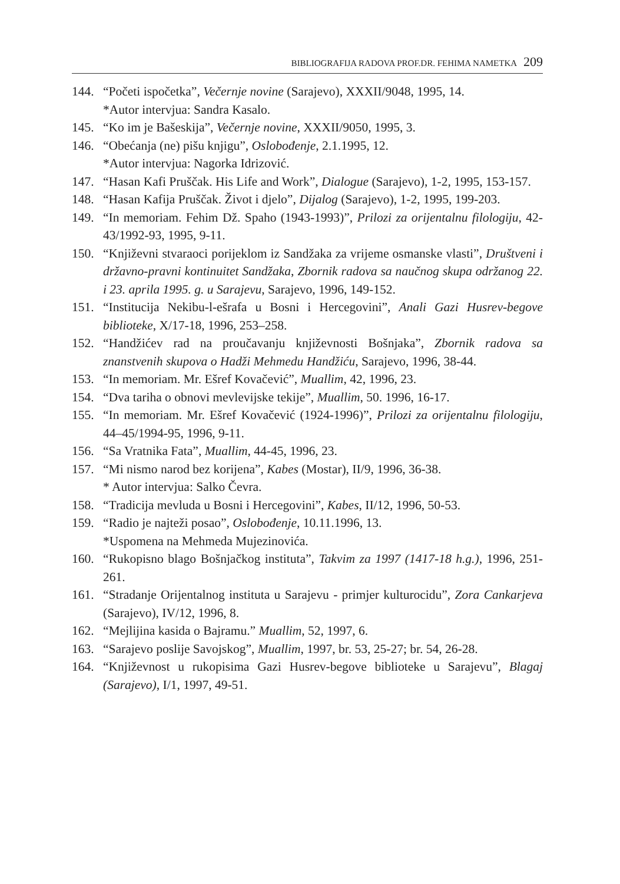BIBLIOGRAFIJA RADOVA PROF.DR. FEHIMA NAMETKA 209
144. “Početi ispočetka”, Večernje novine (Sarajevo), XXXII/9048, 1995, 14.
*Autor intervjua: Sandra Kasalo.
145. “Ko im je Bašeskija”, Večernje novine, XXXII/9050, 1995, 3.
146. “Obećanja (ne) pišu knjigu”, Oslobođenje, 2.1.1995, 12.
*Autor intervjua: Nagorka Idrizović.
147. “Hasan Kafi Pruščak. His Life and Work”, Dialogue (Sarajevo), 1-2, 1995, 153-157.
148. “Hasan Kafija Pruščak. Život i djelo”, Dijalog (Sarajevo), 1-2, 1995, 199-203.
149. “In memoriam. Fehim Dž. Spaho (1943-1993)”, Prilozi za orijentalnu filologiju, 42-43/1992-93, 1995, 9-11.
150. “Književni stvaraoci porijeklom iz Sandžaka za vrijeme osmanske vlasti”, Društveni i državno-pravni kontinuitet Sandžaka, Zbornik radova sa naučnog skupa održanog 22. i 23. aprila 1995. g. u Sarajevu, Sarajevo, 1996, 149-152.
151. “Institucija Nekibu-l-ešrafa u Bosni i Hercegovini”, Anali Gazi Husrev-begove biblioteke, X/17-18, 1996, 253–258.
152. “Handžićev rad na proučavanju književnosti Bošnjaka”, Zbornik radova sa znanstvenih skupova o Hadži Mehmedu Handžiću, Sarajevo, 1996, 38-44.
153. “In memoriam. Mr. Ešref Kovačević”, Muallim, 42, 1996, 23.
154. “Dva tariha o obnovi mevlevijske tekije”, Muallim, 50. 1996, 16-17.
155. “In memoriam. Mr. Ešref Kovačević (1924-1996)”, Prilozi za orijentalnu filologiju, 44–45/1994-95, 1996, 9-11.
156. “Sa Vratnika Fata”, Muallim, 44-45, 1996, 23.
157. “Mi nismo narod bez korijena”, Kabes (Mostar), II/9, 1996, 36-38.
* Autor intervjua: Salko Čevra.
158. “Tradicija mevluda u Bosni i Hercegovini”, Kabes, II/12, 1996, 50-53.
159. “Radio je najteži posao”, Oslobođenje, 10.11.1996, 13.
*Uspomena na Mehmeda Mujezinovića.
160. “Rukopisno blago Bošnjačkog instituta”, Takvim za 1997 (1417-18 h.g.), 1996, 251-261.
161. “Stradanje Orijentalnog instituta u Sarajevu - primjer kulturocidu”, Zora Cankarjeva (Sarajevo), IV/12, 1996, 8.
162. “Mejlijina kasida o Bajramu.” Muallim, 52, 1997, 6.
163. “Sarajevo poslije Savojskog”, Muallim, 1997, br. 53, 25-27; br. 54, 26-28.
164. “Književnost u rukopisima Gazi Husrev-begove biblioteke u Sarajevu”, Blagaj (Sarajevo), I/1, 1997, 49-51.